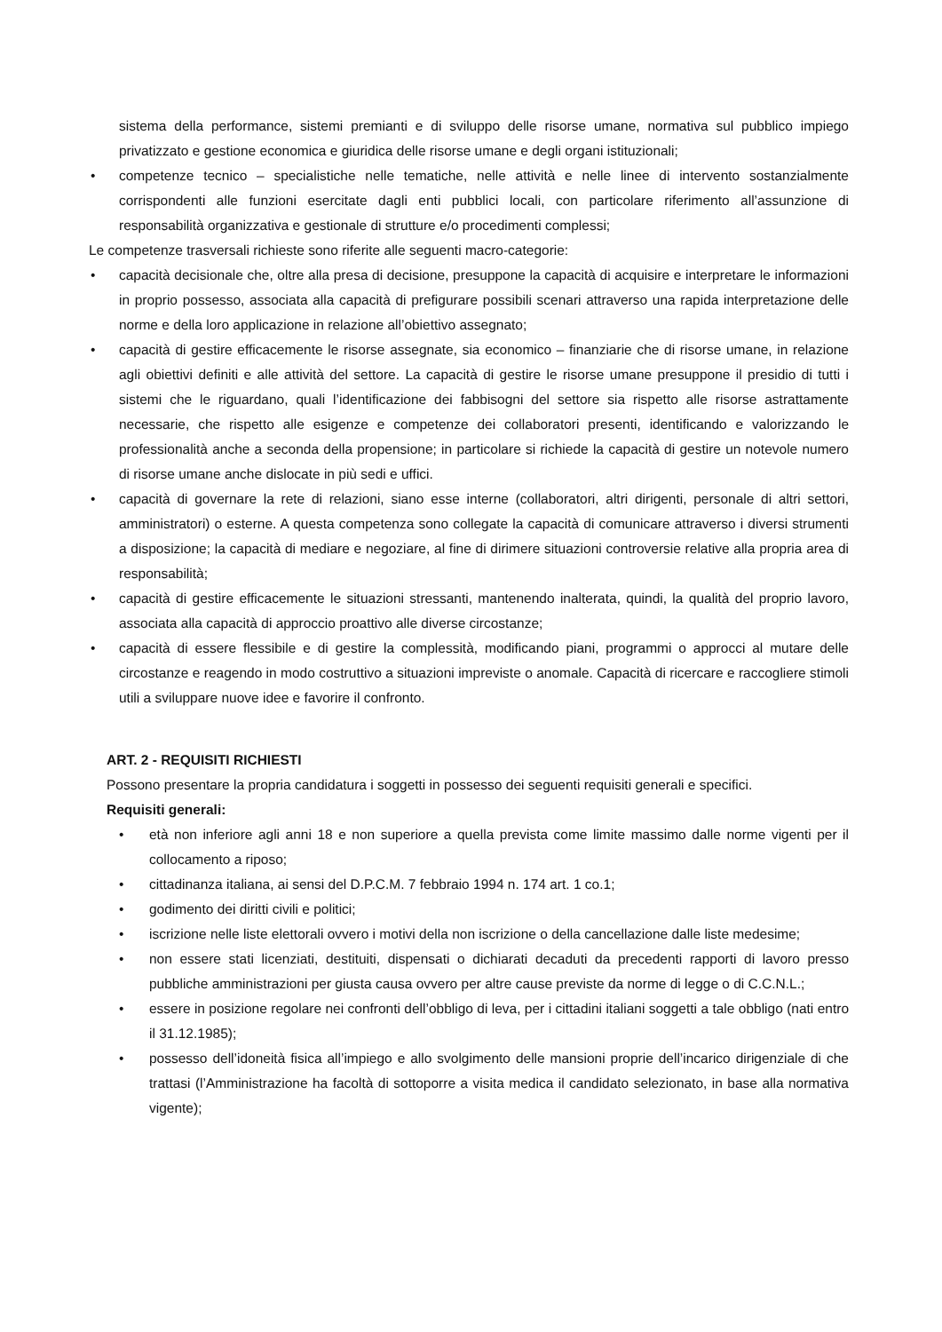sistema della performance, sistemi premianti e di sviluppo delle risorse umane, normativa sul pubblico impiego privatizzato e gestione economica e giuridica delle risorse umane e degli organi istituzionali;
• competenze tecnico – specialistiche nelle tematiche, nelle attività e nelle linee di intervento sostanzialmente corrispondenti alle funzioni esercitate dagli enti pubblici locali, con particolare riferimento all’assunzione di responsabilità organizzativa e gestionale di strutture e/o procedimenti complessi;
Le competenze trasversali richieste sono riferite alle seguenti macro-categorie:
• capacità decisionale che, oltre alla presa di decisione, presuppone la capacità di acquisire e interpretare le informazioni in proprio possesso, associata alla capacità di prefigurare possibili scenari attraverso una rapida interpretazione delle norme e della loro applicazione in relazione all’obiettivo assegnato;
• capacità di gestire efficacemente le risorse assegnate, sia economico – finanziarie che di risorse umane, in relazione agli obiettivi definiti e alle attività del settore. La capacità di gestire le risorse umane presuppone il presidio di tutti i sistemi che le riguardano, quali l’identificazione dei fabbisogni del settore sia rispetto alle risorse astrattamente necessarie, che rispetto alle esigenze e competenze dei collaboratori presenti, identificando e valorizzando le professionalità anche a seconda della propensione; in particolare si richiede la capacità di gestire un notevole numero di risorse umane anche dislocate in più sedi e uffici.
• capacità di governare la rete di relazioni, siano esse interne (collaboratori, altri dirigenti, personale di altri settori, amministratori) o esterne. A questa competenza sono collegate la capacità di comunicare attraverso i diversi strumenti a disposizione; la capacità di mediare e negoziare, al fine di dirimere situazioni controversie relative alla propria area di responsabilità;
• capacità di gestire efficacemente le situazioni stressanti, mantenendo inalterata, quindi, la qualità del proprio lavoro, associata alla capacità di approccio proattivo alle diverse circostanze;
• capacità di essere flessibile e di gestire la complessità, modificando piani, programmi o approcci al mutare delle circostanze e reagendo in modo costruttivo a situazioni impreviste o anomale. Capacità di ricercare e raccogliere stimoli utili a sviluppare nuove idee e favorire il confronto.
ART. 2 - REQUISITI RICHIESTI
Possono presentare la propria candidatura i soggetti in possesso dei seguenti requisiti generali e specifici.
Requisiti generali:
• età non inferiore agli anni 18 e non superiore a quella prevista come limite massimo dalle norme vigenti per il collocamento a riposo;
• cittadinanza italiana, ai sensi del D.P.C.M. 7 febbraio 1994 n. 174 art. 1 co.1;
• godimento dei diritti civili e politici;
• iscrizione nelle liste elettorali ovvero i motivi della non iscrizione o della cancellazione dalle liste medesime;
• non essere stati licenziati, destituiti, dispensati o dichiarati decaduti da precedenti rapporti di lavoro presso pubbliche amministrazioni per giusta causa ovvero per altre cause previste da norme di legge o di C.C.N.L.;
• essere in posizione regolare nei confronti dell’obbligo di leva, per i cittadini italiani soggetti a tale obbligo (nati entro il 31.12.1985);
• possesso dell’idoneità fisica all’impiego e allo svolgimento delle mansioni proprie dell’incarico dirigenziale di che trattasi (l’Amministrazione ha facoltà di sottoporre a visita medica il candidato selezionato, in base alla normativa vigente);